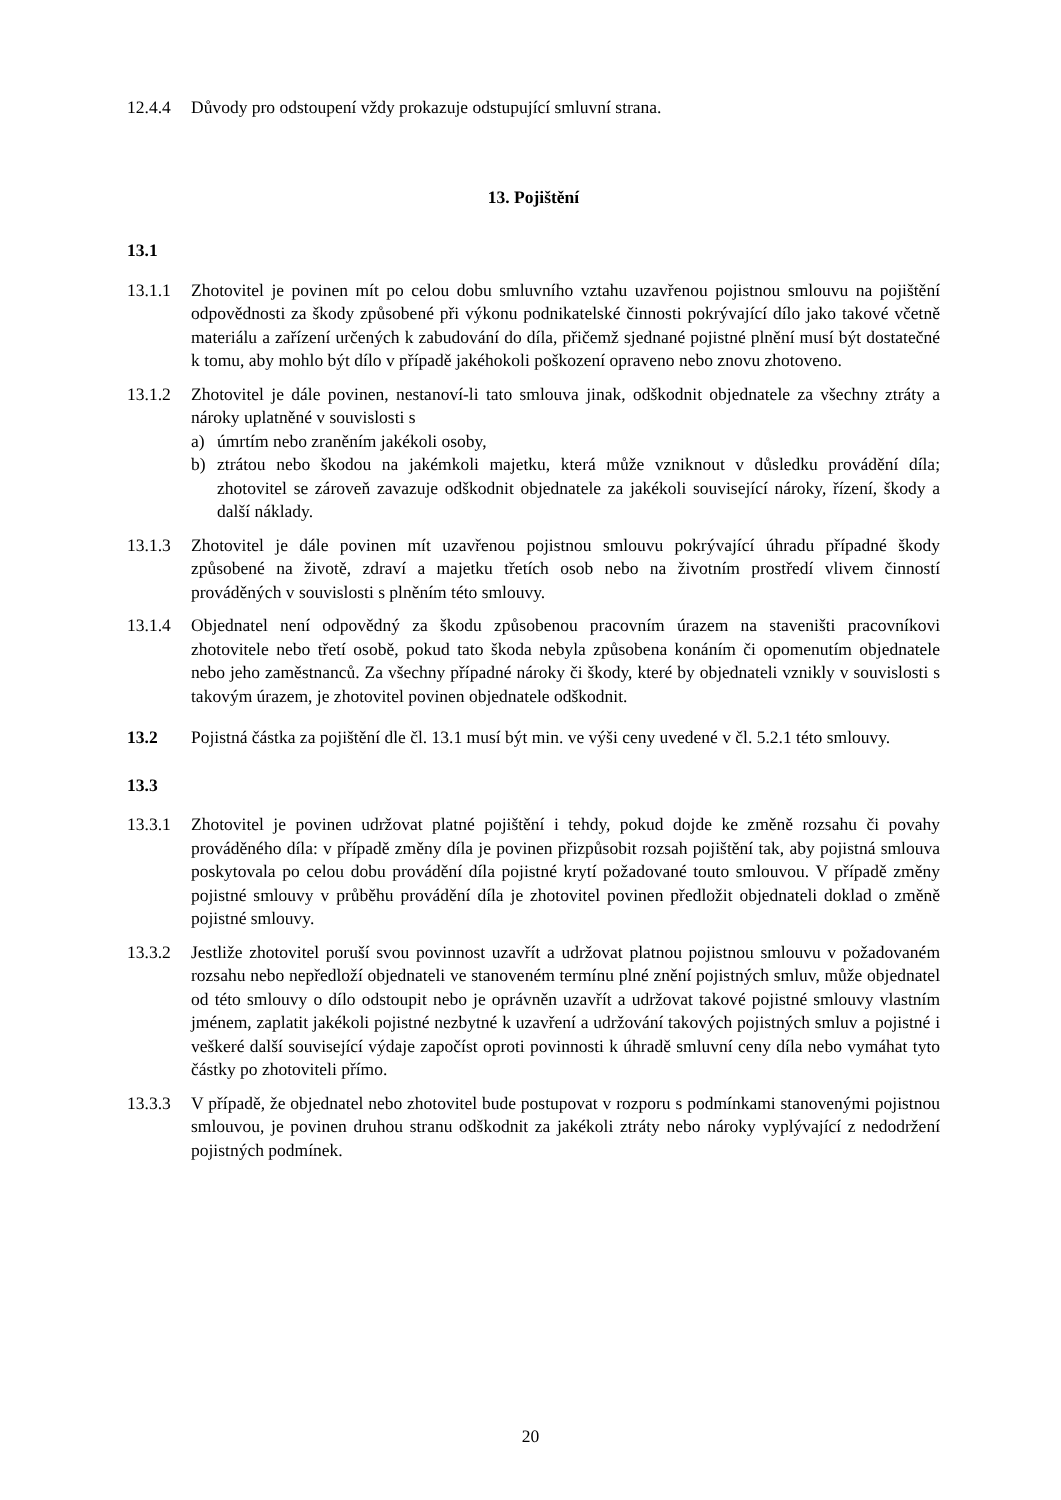12.4.4 Důvody pro odstoupení vždy prokazuje odstupující smluvní strana.
13. Pojištění
13.1
13.1.1 Zhotovitel je povinen mít po celou dobu smluvního vztahu uzavřenou pojistnou smlouvu na pojištění odpovědnosti za škody způsobené při výkonu podnikatelské činnosti pokrývající dílo jako takové včetně materiálu a zařízení určených k zabudování do díla, přičemž sjednané pojistné plnění musí být dostatečné k tomu, aby mohlo být dílo v případě jakéhokoli poškození opraveno nebo znovu zhotoveno.
13.1.2 Zhotovitel je dále povinen, nestanoví-li tato smlouva jinak, odškodnit objednatele za všechny ztráty a nároky uplatněné v souvislosti s
a) úmrtím nebo zraněním jakékoli osoby,
b) ztrátou nebo škodou na jakémkoli majetku, která může vzniknout v důsledku provádění díla; zhotovitel se zároveň zavazuje odškodnit objednatele za jakékoli související nároky, řízení, škody a další náklady.
13.1.3 Zhotovitel je dále povinen mít uzavřenou pojistnou smlouvu pokrývající úhradu případné škody způsobené na životě, zdraví a majetku třetích osob nebo na životním prostředí vlivem činností prováděných v souvislosti s plněním této smlouvy.
13.1.4 Objednatel není odpovědný za škodu způsobenou pracovním úrazem na staveništi pracovníkovi zhotovitele nebo třetí osobě, pokud tato škoda nebyla způsobena konáním či opomenutím objednatele nebo jeho zaměstnanců. Za všechny případné nároky či škody, které by objednateli vznikly v souvislosti s takovým úrazem, je zhotovitel povinen objednatele odškodnit.
13.2 Pojistná částka za pojištění dle čl. 13.1 musí být min. ve výši ceny uvedené v čl. 5.2.1 této smlouvy.
13.3
13.3.1 Zhotovitel je povinen udržovat platné pojištění i tehdy, pokud dojde ke změně rozsahu či povahy prováděného díla: v případě změny díla je povinen přizpůsobit rozsah pojištění tak, aby pojistná smlouva poskytovala po celou dobu provádění díla pojistné krytí požadované touto smlouvou. V případě změny pojistné smlouvy v průběhu provádění díla je zhotovitel povinen předložit objednateli doklad o změně pojistné smlouvy.
13.3.2 Jestliže zhotovitel poruší svou povinnost uzavřít a udržovat platnou pojistnou smlouvu v požadovaném rozsahu nebo nepředloží objednateli ve stanoveném termínu plné znění pojistných smluv, může objednatel od této smlouvy o dílo odstoupit nebo je oprávněn uzavřít a udržovat takové pojistné smlouvy vlastním jménem, zaplatit jakékoli pojistné nezbytné k uzavření a udržování takových pojistných smluv a pojistné i veškeré další související výdaje započíst oproti povinnosti k úhradě smluvní ceny díla nebo vymáhat tyto částky po zhotoviteli přímo.
13.3.3 V případě, že objednatel nebo zhotovitel bude postupovat v rozporu s podmínkami stanovenými pojistnou smlouvou, je povinen druhou stranu odškodnit za jakékoli ztráty nebo nároky vyplývající z nedodržení pojistných podmínek.
20